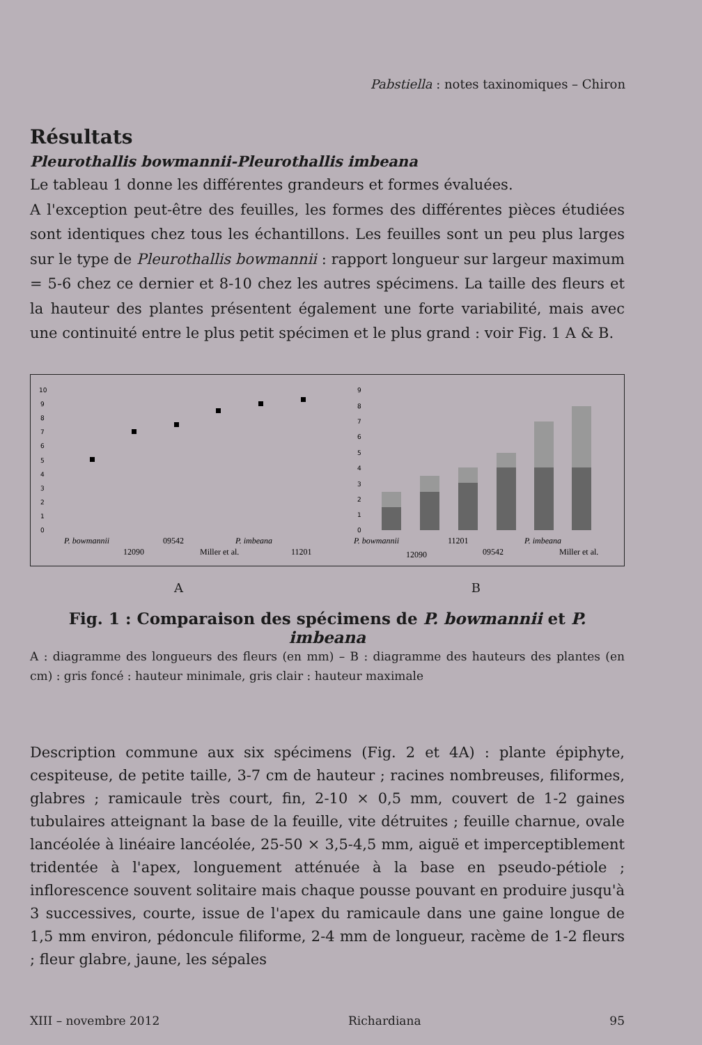Pabstiella : notes taxinomiques – Chiron
Résultats
Pleurothallis bowmannii-Pleurothallis imbeana
Le tableau 1 donne les différentes grandeurs et formes évaluées.
A l'exception peut-être des feuilles, les formes des différentes pièces étudiées sont identiques chez tous les échantillons. Les feuilles sont un peu plus larges sur le type de Pleurothallis bowmannii : rapport longueur sur largeur maximum = 5-6 chez ce dernier et 8-10 chez les autres spécimens. La taille des fleurs et la hauteur des plantes présentent également une forte variabilité, mais avec une continuité entre le plus petit spécimen et le plus grand : voir Fig. 1 A & B.
10
9
8
7
6
5
4
3
2
1
0
P. bowmannii
09542
P. imbeana
12090
Miller et al.
11201
9
8
7
6
5
4
3
2
1
0
P. bowmannii
11201
P. imbeana
12090
09542
Miller et al.
A B
Fig. 1 : Comparaison des spécimens de P. bowmannii et P. imbeana
A : diagramme des longueurs des fleurs (en mm) – B : diagramme des hauteurs des plantes (en cm) : gris foncé : hauteur minimale, gris clair : hauteur maximale
Description commune aux six spécimens (Fig. 2 et 4A) : plante épiphyte, cespiteuse, de petite taille, 3-7 cm de hauteur ; racines nombreuses, filiformes, glabres ; ramicaule très court, fin, 2-10 × 0,5 mm, couvert de 1-2 gaines tubulaires atteignant la base de la feuille, vite détruites ; feuille charnue, ovale lancéolée à linéaire lancéolée, 25-50 × 3,5-4,5 mm, aiguë et imperceptiblement tridentée à l'apex, longuement atténuée à la base en pseudo-pétiole ; inflorescence souvent solitaire mais chaque pousse pouvant en produire jusqu'à 3 successives, courte, issue de l'apex du ramicaule dans une gaine longue de 1,5 mm environ, pédoncule filiforme, 2-4 mm de longueur, racème de 1-2 fleurs ; fleur glabre, jaune, les sépales
XIII – novembre 2012 Richardiana 95